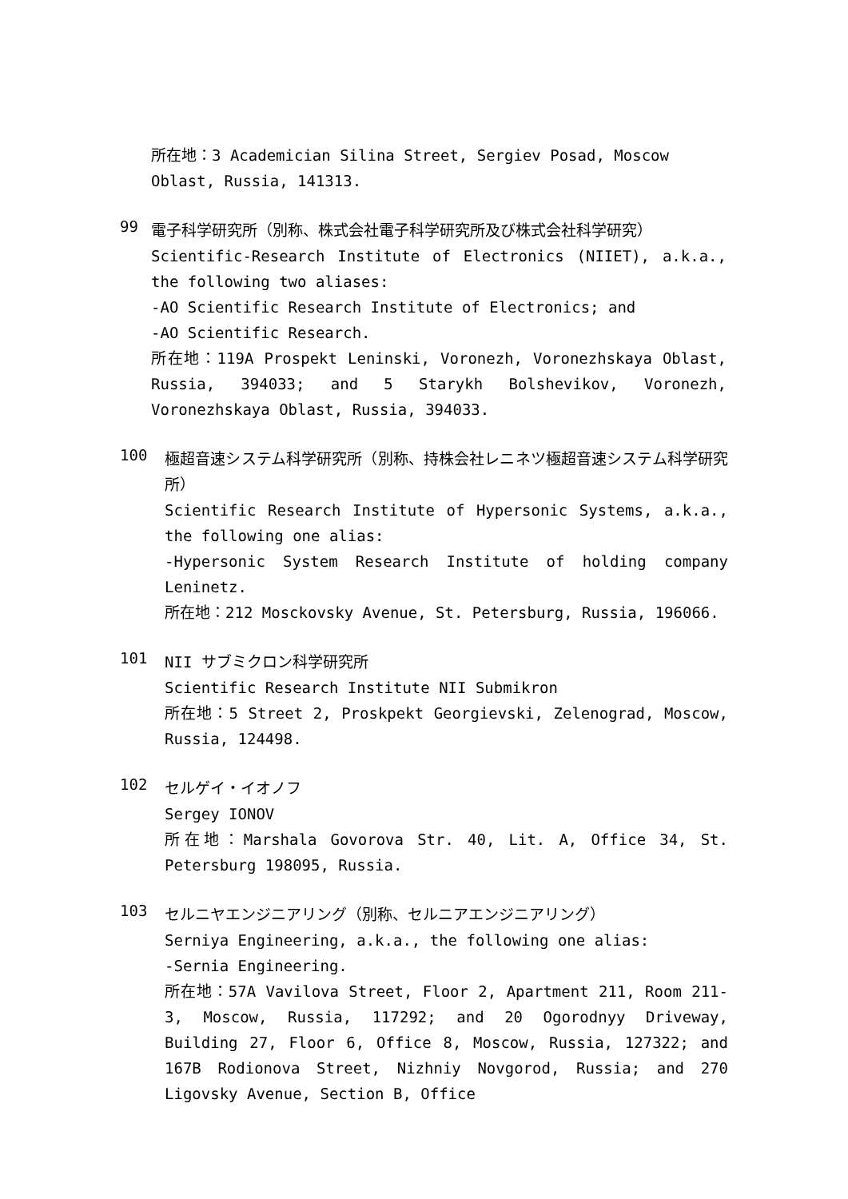所在地：3 Academician Silina Street, Sergiev Posad, Moscow Oblast, Russia, 141313.
99
電子科学研究所（別称、株式会社電子科学研究所及び株式会社科学研究）
Scientific-Research Institute of Electronics (NIIET), a.k.a., the following two aliases:
-AO Scientific Research Institute of Electronics; and
-AO Scientific Research.
所在地：119A Prospekt Leninski, Voronezh, Voronezhskaya Oblast, Russia, 394033; and 5 Starykh Bolshevikov, Voronezh, Voronezhskaya Oblast, Russia, 394033.
100
極超音速システム科学研究所（別称、持株会社レニネツ極超音速システム科学研究所）
Scientific Research Institute of Hypersonic Systems, a.k.a., the following one alias:
-Hypersonic System Research Institute of holding company Leninetz.
所在地：212 Mosckovsky Avenue, St. Petersburg, Russia, 196066.
101
NII サブミクロン科学研究所
Scientific Research Institute NII Submikron
所在地：5 Street 2, Proskpekt Georgievski, Zelenograd, Moscow, Russia, 124498.
102
セルゲイ・イオノフ
Sergey IONOV
所在地：Marshala Govorova Str. 40, Lit. A, Office 34, St. Petersburg 198095, Russia.
103
セルニヤエンジニアリング（別称、セルニアエンジニアリング）
Serniya Engineering, a.k.a., the following one alias:
-Sernia Engineering.
所在地：57A Vavilova Street, Floor 2, Apartment 211, Room 211-3, Moscow, Russia, 117292; and 20 Ogorodnyy Driveway, Building 27, Floor 6, Office 8, Moscow, Russia, 127322; and 167B Rodionova Street, Nizhniy Novgorod, Russia; and 270 Ligovsky Avenue, Section B, Office